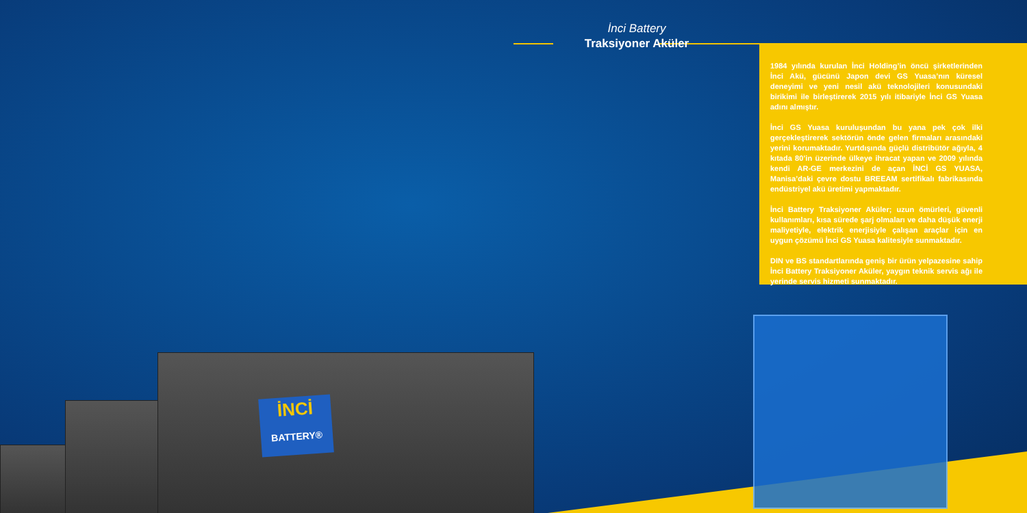İNCİ
BATTERY®
İnci Battery
Traksiyoner Aküler
1984 yılında kurulan İnci Holding’in öncü şirketlerinden İnci Akü, gücünü Japon devi GS Yuasa’nın küresel deneyimi ve yeni nesil akü teknolojileri konusundaki birikimi ile birleştirerek 2015 yılı itibariyle İnci GS Yuasa adını almıştır.
İnci GS Yuasa kuruluşundan bu yana pek çok ilki gerçekleştirerek sektörün önde gelen firmaları arasındaki yerini korumaktadır. Yurtdışında güçlü distribütör ağıyla, 4 kıtada 80’in üzerinde ülkeye ihracat yapan ve 2009 yılında kendi AR-GE merkezini de açan İNCİ GS YUASA, Manisa’daki çevre dostu BREEAM sertifikalı fabrikasında endüstriyel akü üretimi yapmaktadır.
İnci Battery Traksiyoner Aküler; uzun ömürleri, güvenli kullanımları, kısa sürede şarj olmaları ve daha düşük enerji maliyetiyle, elektrik enerjisiyle çalışan araçlar için en uygun çözümü İnci GS Yuasa kalitesiyle sunmaktadır.
DIN ve BS standartlarında geniş bir ürün yelpazesine sahip İnci Battery Traksiyoner Aküler, yaygın teknik servis ağı ile yerinde servis hizmeti sunmaktadır.